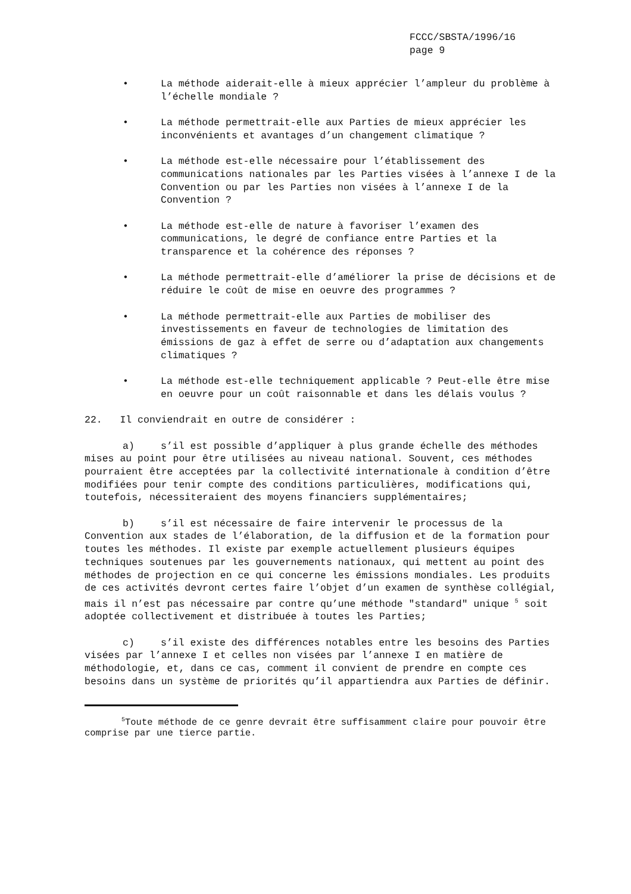FCCC/SBSTA/1996/16
page 9
• La méthode aiderait-elle à mieux apprécier l’ampleur du problème à l’échelle mondiale ?
• La méthode permettrait-elle aux Parties de mieux apprécier les inconvénients et avantages d’un changement climatique ?
• La méthode est-elle nécessaire pour l’établissement des communications nationales par les Parties visées à l’annexe I de la Convention ou par les Parties non visées à l’annexe I de la Convention ?
• La méthode est-elle de nature à favoriser l’examen des communications, le degré de confiance entre Parties et la transparence et la cohérence des réponses ?
• La méthode permettrait-elle d’améliorer la prise de décisions et de réduire le coût de mise en oeuvre des programmes ?
• La méthode permettrait-elle aux Parties de mobiliser des investissements en faveur de technologies de limitation des émissions de gaz à effet de serre ou d’adaptation aux changements climatiques ?
• La méthode est-elle techniquement applicable ? Peut-elle être mise en oeuvre pour un coût raisonnable et dans les délais voulus ?
22. Il conviendrait en outre de considérer :
a) s’il est possible d’appliquer à plus grande échelle des méthodes mises au point pour être utilisées au niveau national. Souvent, ces méthodes pourraient être acceptées par la collectivité internationale à condition d’être modifiées pour tenir compte des conditions particulières, modifications qui, toutefois, nécessiteraient des moyens financiers supplémentaires;
b) s’il est nécessaire de faire intervenir le processus de la Convention aux stades de l’élaboration, de la diffusion et de la formation pour toutes les méthodes. Il existe par exemple actuellement plusieurs équipes techniques soutenues par les gouvernements nationaux, qui mettent au point des méthodes de projection en ce qui concerne les émissions mondiales. Les produits de ces activités devront certes faire l’objet d’un examen de synthèse collégial, mais il n’est pas nécessaire par contre qu’une méthode "standard" unique <sup>5</sup> soit adoptée collectivement et distribuée à toutes les Parties;
c) s’il existe des différences notables entre les besoins des Parties visées par l’annexe I et celles non visées par l’annexe I en matière de méthodologie, et, dans ce cas, comment il convient de prendre en compte ces besoins dans un système de priorités qu’il appartiendra aux Parties de définir.
<sup>5</sup> Toute méthode de ce genre devrait être suffisamment claire pour pouvoir être comprise par une tierce partie.